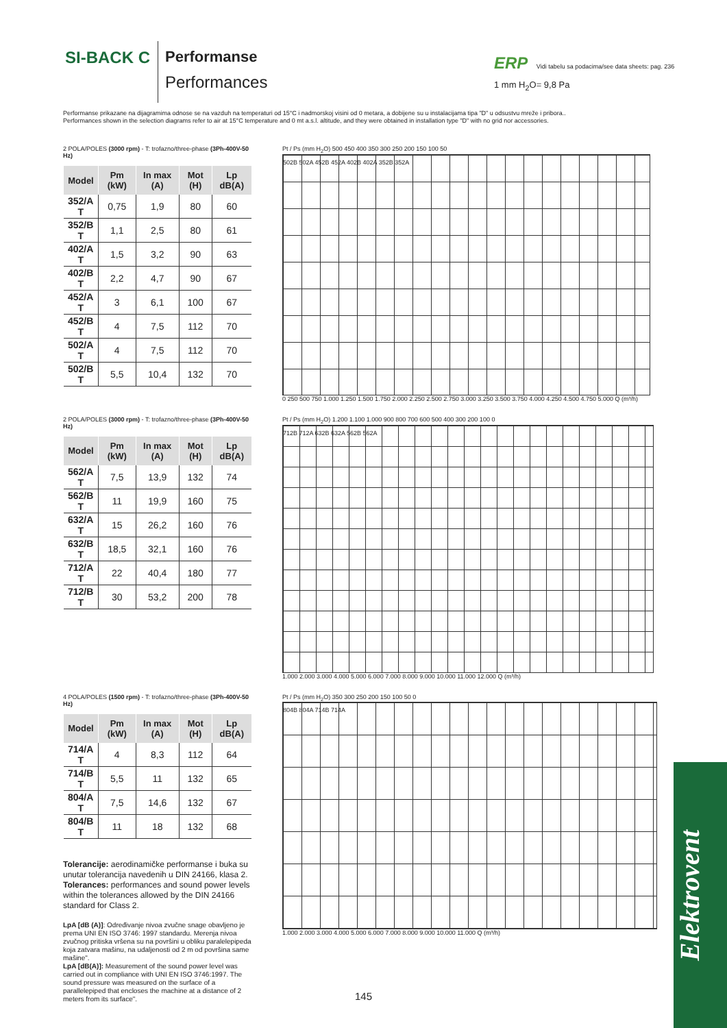SI-BACK C Performanse
Performances
ERP Vidi tabelu sa podacima/see data sheets: pag. 236
1 mm H<sub>2</sub>O= 9,8 Pa
Performanse prikazane na dijagramima odnose se na vazduh na temperaturi od 15°C i nadmorskoj visini od 0 metara, a dobijene su u instalacijama tipa "D" u odsustvu mreže i pribora..
Performances shown in the selection diagrams refer to air at 15°C temperature and 0 mt a.s.l. altitude, and they were obtained in installation type "D" with no grid nor accessories.
2 POLA/POLES (3000 rpm) - T: trofazno/three-phase (3Ph-400V-50 Hz)
| Model | Pm (kW) | In max (A) | Mot (H) | Lp dB(A) |
| --- | --- | --- | --- | --- |
| 352/A T | 0,75 | 1,9 | 80 | 60 |
| 352/B T | 1,1 | 2,5 | 80 | 61 |
| 402/A T | 1,5 | 3,2 | 90 | 63 |
| 402/B T | 2,2 | 4,7 | 90 | 67 |
| 452/A T | 3 | 6,1 | 100 | 67 |
| 452/B T | 4 | 7,5 | 112 | 70 |
| 502/A T | 4 | 7,5 | 112 | 70 |
| 502/B T | 5,5 | 10,4 | 132 | 70 |
Pt / Ps (mm H<sub>2</sub>O) 500 450 400 350 300 250 200 150 100 50
502B 502A 452B 452A 402B 402A 352B 352A
0 250 500 750 1.000 1.250 1.500 1.750 2.000 2.250 2.500 2.750 3.000 3.250 3.500 3.750 4.000 4.250 4.500 4.750 5.000 Q (m³/h)
2 POLA/POLES (3000 rpm) - T: trofazno/three-phase (3Ph-400V-50 Hz)
| Model | Pm (kW) | In max (A) | Mot (H) | Lp dB(A) |
| --- | --- | --- | --- | --- |
| 562/A T | 7,5 | 13,9 | 132 | 74 |
| 562/B T | 11 | 19,9 | 160 | 75 |
| 632/A T | 15 | 26,2 | 160 | 76 |
| 632/B T | 18,5 | 32,1 | 160 | 76 |
| 712/A T | 22 | 40,4 | 180 | 77 |
| 712/B T | 30 | 53,2 | 200 | 78 |
Pt / Ps (mm H<sub>2</sub>O) 1.200 1.100 1.000 900 800 700 600 500 400 300 200 100 0
712B 712A 632B 632A 562B 562A
1.000 2.000 3.000 4.000 5.000 6.000 7.000 8.000 9.000 10.000 11.000 12.000 Q (m³/h)
4 POLA/POLES (1500 rpm) - T: trofazno/three-phase (3Ph-400V-50 Hz)
| Model | Pm (kW) | In max (A) | Mot (H) | Lp dB(A) |
| --- | --- | --- | --- | --- |
| 714/A T | 4 | 8,3 | 112 | 64 |
| 714/B T | 5,5 | 11 | 132 | 65 |
| 804/A T | 7,5 | 14,6 | 132 | 67 |
| 804/B T | 11 | 18 | 132 | 68 |
Tolerancije: aerodinamičke performanse i buka su unutar tolerancija navedenih u DIN 24166, klasa 2.
Tolerances: performances and sound power levels within the tolerances allowed by the DIN 24166 standard for Class 2.
LpA [dB (A)]: Određivanje nivoa zvučne snage obavljeno je prema UNI EN ISO 3746: 1997 standardu. Merenja nivoa zvučnog pritiska vršena su na površini u obliku paralelepipeda koja zatvara mašinu, na udaljenosti od 2 m od površina same mašine".
LpA [dB(A)]: Measurement of the sound power level was carried out in compliance with UNI EN ISO 3746:1997. The sound pressure was measured on the surface of a parallelepiped that encloses the machine at a distance of 2 meters from its surface".
Pt / Ps (mm H<sub>2</sub>O) 350 300 250 200 150 100 50 0
804B 804A 714B 714A
1.000 2.000 3.000 4.000 5.000 6.000 7.000 8.000 9.000 10.000 11.000 Q (m³/h)
145
Elektrovent